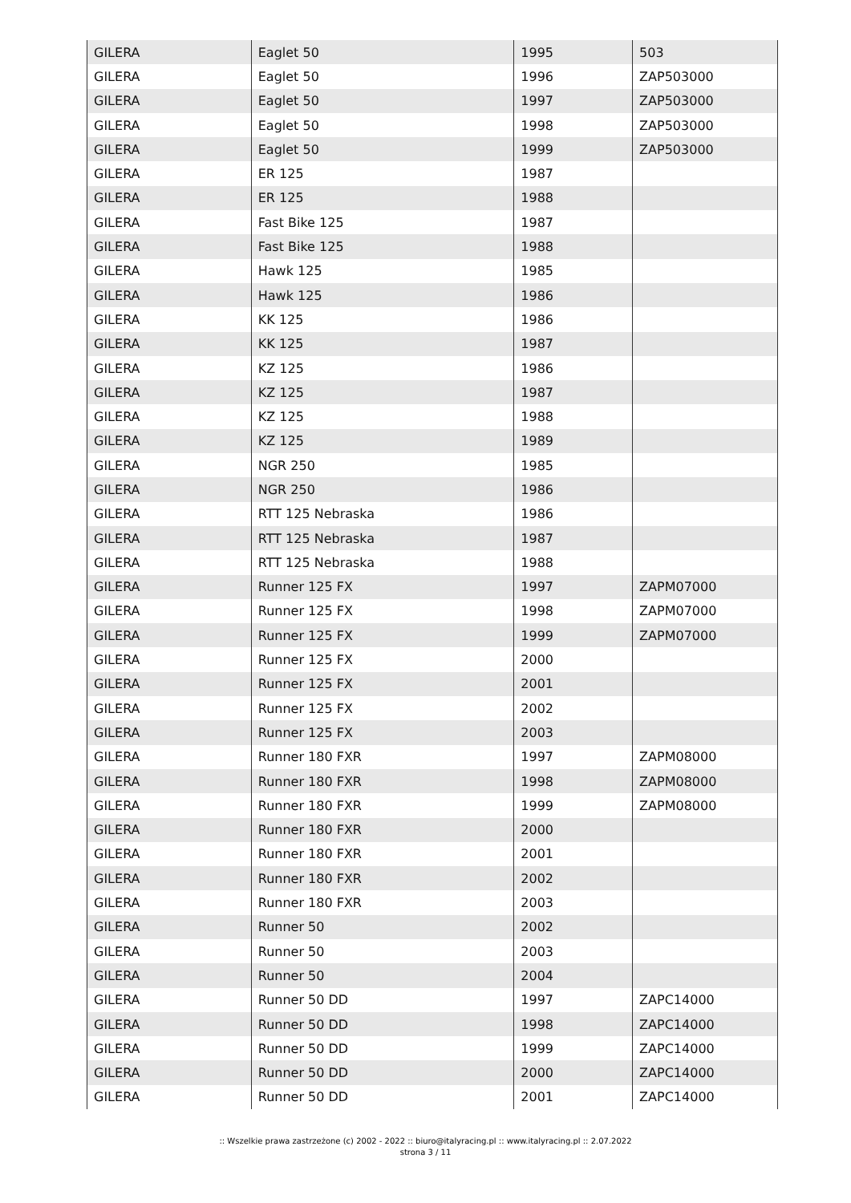| GILERA | Eaglet 50 | 1995 | 503 |
| GILERA | Eaglet 50 | 1996 | ZAP503000 |
| GILERA | Eaglet 50 | 1997 | ZAP503000 |
| GILERA | Eaglet 50 | 1998 | ZAP503000 |
| GILERA | Eaglet 50 | 1999 | ZAP503000 |
| GILERA | ER 125 | 1987 | |
| GILERA | ER 125 | 1988 | |
| GILERA | Fast Bike 125 | 1987 | |
| GILERA | Fast Bike 125 | 1988 | |
| GILERA | Hawk 125 | 1985 | |
| GILERA | Hawk 125 | 1986 | |
| GILERA | KK 125 | 1986 | |
| GILERA | KK 125 | 1987 | |
| GILERA | KZ 125 | 1986 | |
| GILERA | KZ 125 | 1987 | |
| GILERA | KZ 125 | 1988 | |
| GILERA | KZ 125 | 1989 | |
| GILERA | NGR 250 | 1985 | |
| GILERA | NGR 250 | 1986 | |
| GILERA | RTT 125 Nebraska | 1986 | |
| GILERA | RTT 125 Nebraska | 1987 | |
| GILERA | RTT 125 Nebraska | 1988 | |
| GILERA | Runner 125 FX | 1997 | ZAPM07000 |
| GILERA | Runner 125 FX | 1998 | ZAPM07000 |
| GILERA | Runner 125 FX | 1999 | ZAPM07000 |
| GILERA | Runner 125 FX | 2000 | |
| GILERA | Runner 125 FX | 2001 | |
| GILERA | Runner 125 FX | 2002 | |
| GILERA | Runner 125 FX | 2003 | |
| GILERA | Runner 180 FXR | 1997 | ZAPM08000 |
| GILERA | Runner 180 FXR | 1998 | ZAPM08000 |
| GILERA | Runner 180 FXR | 1999 | ZAPM08000 |
| GILERA | Runner 180 FXR | 2000 | |
| GILERA | Runner 180 FXR | 2001 | |
| GILERA | Runner 180 FXR | 2002 | |
| GILERA | Runner 180 FXR | 2003 | |
| GILERA | Runner 50 | 2002 | |
| GILERA | Runner 50 | 2003 | |
| GILERA | Runner 50 | 2004 | |
| GILERA | Runner 50 DD | 1997 | ZAPC14000 |
| GILERA | Runner 50 DD | 1998 | ZAPC14000 |
| GILERA | Runner 50 DD | 1999 | ZAPC14000 |
| GILERA | Runner 50 DD | 2000 | ZAPC14000 |
| GILERA | Runner 50 DD | 2001 | ZAPC14000 |
:: Wszelkie prawa zastrzeżone (c) 2002 - 2022 :: biuro@italyracing.pl :: www.italyracing.pl :: 2.07.2022
strona 3 / 11